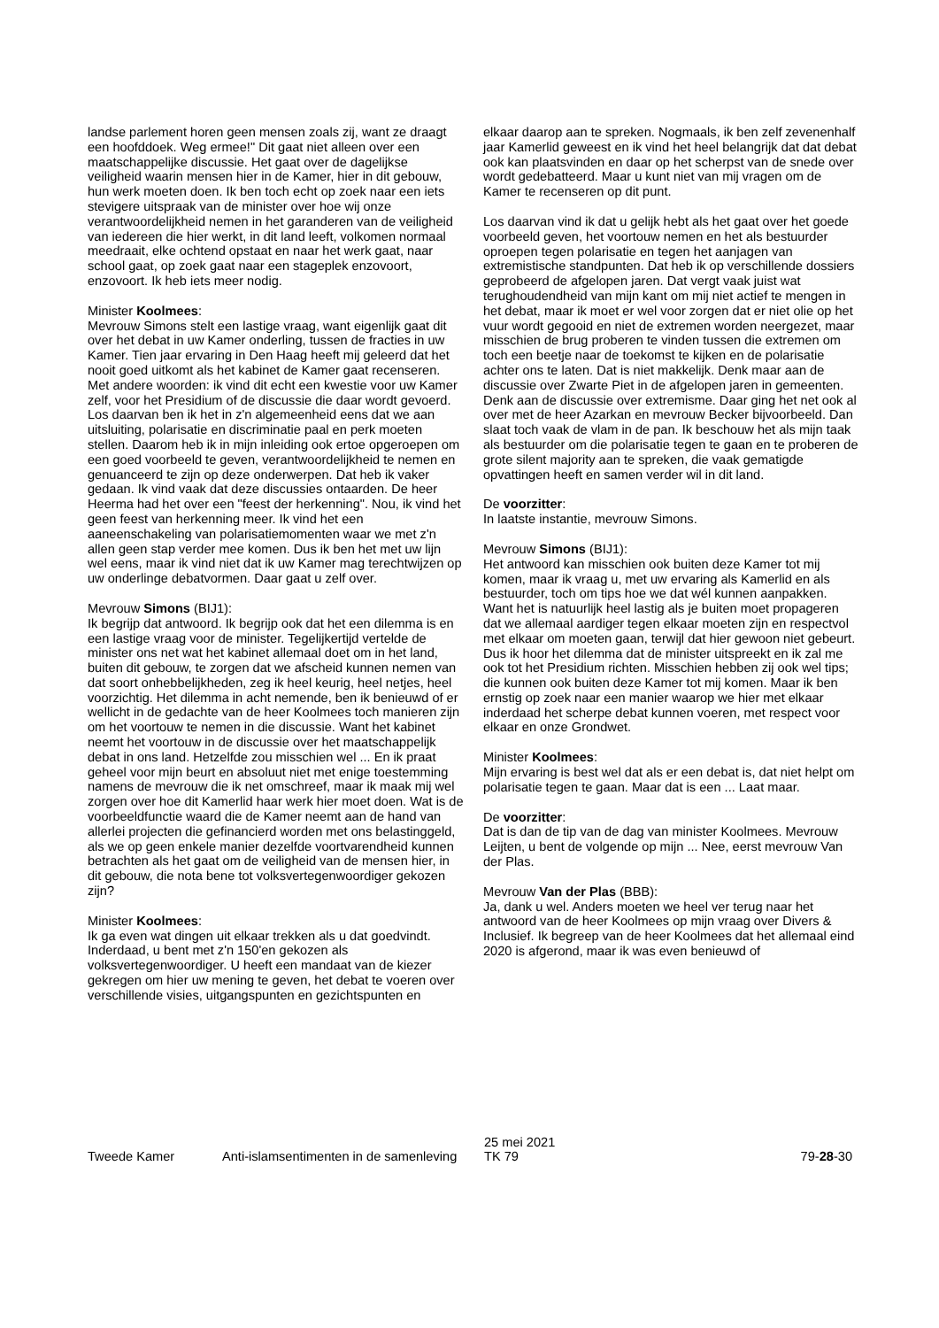landse parlement horen geen mensen zoals zij, want ze draagt een hoofddoek. Weg ermee!" Dit gaat niet alleen over een maatschappelijke discussie. Het gaat over de dagelijkse veiligheid waarin mensen hier in de Kamer, hier in dit gebouw, hun werk moeten doen. Ik ben toch echt op zoek naar een iets stevigere uitspraak van de minister over hoe wij onze verantwoordelijkheid nemen in het garanderen van de veiligheid van iedereen die hier werkt, in dit land leeft, volkomen normaal meedraait, elke ochtend opstaat en naar het werk gaat, naar school gaat, op zoek gaat naar een stageplek enzovoort, enzovoort. Ik heb iets meer nodig.
Minister Koolmees:
Mevrouw Simons stelt een lastige vraag, want eigenlijk gaat dit over het debat in uw Kamer onderling, tussen de fracties in uw Kamer. Tien jaar ervaring in Den Haag heeft mij geleerd dat het nooit goed uitkomt als het kabinet de Kamer gaat recenseren. Met andere woorden: ik vind dit echt een kwestie voor uw Kamer zelf, voor het Presidium of de discussie die daar wordt gevoerd. Los daarvan ben ik het in z'n algemeenheid eens dat we aan uitsluiting, polarisatie en discriminatie paal en perk moeten stellen. Daarom heb ik in mijn inleiding ook ertoe opgeroepen om een goed voorbeeld te geven, verantwoordelijkheid te nemen en genuanceerd te zijn op deze onderwerpen. Dat heb ik vaker gedaan. Ik vind vaak dat deze discussies ontaarden. De heer Heerma had het over een "feest der herkenning". Nou, ik vind het geen feest van herkenning meer. Ik vind het een aaneenschakeling van polarisatiemomenten waar we met z'n allen geen stap verder mee komen. Dus ik ben het met uw lijn wel eens, maar ik vind niet dat ik uw Kamer mag terechtwijzen op uw onderlinge debatvormen. Daar gaat u zelf over.
Mevrouw Simons (BIJ1):
Ik begrijp dat antwoord. Ik begrijp ook dat het een dilemma is en een lastige vraag voor de minister. Tegelijkertijd vertelde de minister ons net wat het kabinet allemaal doet om in het land, buiten dit gebouw, te zorgen dat we afscheid kunnen nemen van dat soort onhebbelijkheden, zeg ik heel keurig, heel netjes, heel voorzichtig. Het dilemma in acht nemende, ben ik benieuwd of er wellicht in de gedachte van de heer Koolmees toch manieren zijn om het voortouw te nemen in die discussie. Want het kabinet neemt het voortouw in de discussie over het maatschappelijk debat in ons land. Hetzelfde zou misschien wel ... En ik praat geheel voor mijn beurt en absoluut niet met enige toestemming namens de mevrouw die ik net omschreef, maar ik maak mij wel zorgen over hoe dit Kamerlid haar werk hier moet doen. Wat is de voorbeeldfunctie waard die de Kamer neemt aan de hand van allerlei projecten die gefinancierd worden met ons belastinggeld, als we op geen enkele manier dezelfde voortvarendheid kunnen betrachten als het gaat om de veiligheid van de mensen hier, in dit gebouw, die nota bene tot volksvertegenwoordiger gekozen zijn?
Minister Koolmees:
Ik ga even wat dingen uit elkaar trekken als u dat goedvindt. Inderdaad, u bent met z'n 150'en gekozen als volksvertegenwoordiger. U heeft een mandaat van de kiezer gekregen om hier uw mening te geven, het debat te voeren over verschillende visies, uitgangspunten en gezichtspunten en
elkaar daarop aan te spreken. Nogmaals, ik ben zelf zevenenhalf jaar Kamerlid geweest en ik vind het heel belangrijk dat dat debat ook kan plaatsvinden en daar op het scherpst van de snede over wordt gedebatteerd. Maar u kunt niet van mij vragen om de Kamer te recenseren op dit punt.
Los daarvan vind ik dat u gelijk hebt als het gaat over het goede voorbeeld geven, het voortouw nemen en het als bestuurder oproepen tegen polarisatie en tegen het aanjagen van extremistische standpunten. Dat heb ik op verschillende dossiers geprobeerd de afgelopen jaren. Dat vergt vaak juist wat terughoudendheid van mijn kant om mij niet actief te mengen in het debat, maar ik moet er wel voor zorgen dat er niet olie op het vuur wordt gegooid en niet de extremen worden neergezet, maar misschien de brug proberen te vinden tussen die extremen om toch een beetje naar de toekomst te kijken en de polarisatie achter ons te laten. Dat is niet makkelijk. Denk maar aan de discussie over Zwarte Piet in de afgelopen jaren in gemeenten. Denk aan de discussie over extremisme. Daar ging het net ook al over met de heer Azarkan en mevrouw Becker bijvoorbeeld. Dan slaat toch vaak de vlam in de pan. Ik beschouw het als mijn taak als bestuurder om die polarisatie tegen te gaan en te proberen de grote silent majority aan te spreken, die vaak gematigde opvattingen heeft en samen verder wil in dit land.
De voorzitter:
In laatste instantie, mevrouw Simons.
Mevrouw Simons (BIJ1):
Het antwoord kan misschien ook buiten deze Kamer tot mij komen, maar ik vraag u, met uw ervaring als Kamerlid en als bestuurder, toch om tips hoe we dat wél kunnen aanpakken. Want het is natuurlijk heel lastig als je buiten moet propageren dat we allemaal aardiger tegen elkaar moeten zijn en respectvol met elkaar om moeten gaan, terwijl dat hier gewoon niet gebeurt. Dus ik hoor het dilemma dat de minister uitspreekt en ik zal me ook tot het Presidium richten. Misschien hebben zij ook wel tips; die kunnen ook buiten deze Kamer tot mij komen. Maar ik ben ernstig op zoek naar een manier waarop we hier met elkaar inderdaad het scherpe debat kunnen voeren, met respect voor elkaar en onze Grondwet.
Minister Koolmees:
Mijn ervaring is best wel dat als er een debat is, dat niet helpt om polarisatie tegen te gaan. Maar dat is een ... Laat maar.
De voorzitter:
Dat is dan de tip van de dag van minister Koolmees. Mevrouw Leijten, u bent de volgende op mijn ... Nee, eerst mevrouw Van der Plas.
Mevrouw Van der Plas (BBB):
Ja, dank u wel. Anders moeten we heel ver terug naar het antwoord van de heer Koolmees op mijn vraag over Divers & Inclusief. Ik begreep van de heer Koolmees dat het allemaal eind 2020 is afgerond, maar ik was even benieuwd of
Tweede Kamer
Anti-islamsentimenten in de samenleving
25 mei 2021
TK 79
79-28-30